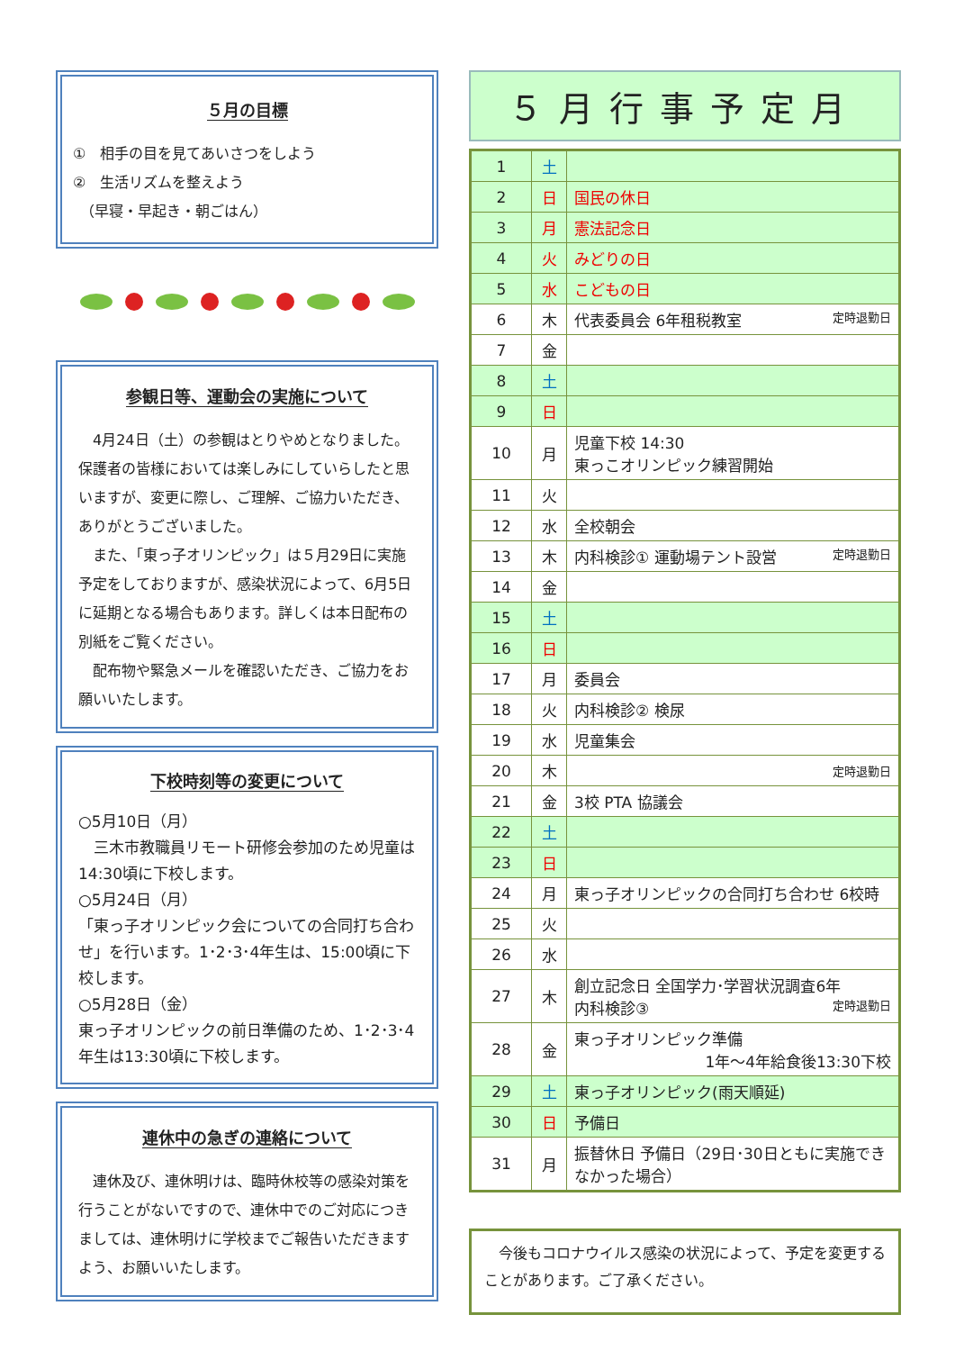５月の目標
①　相手の目を見てあいさつをしよう
②　生活リズムを整えよう
　（早寝・早起き・朝ごはん）
参観日等、運動会の実施について
　4月24日（土）の参観はとりやめとなりました。保護者の皆様においては楽しみにしていらしたと思いますが、変更に際し、ご理解、ご協力いただき、ありがとうございました。
　また、「東っ子オリンピック」は５月29日に実施予定をしておりますが、感染状況によって、6月5日に延期となる場合もあります。詳しくは本日配布の別紙をご覧ください。
　配布物や緊急メールを確認いただき、ご協力をお願いいたします。
下校時刻等の変更について
○5月10日（月）
　三木市教職員リモート研修会参加のため児童は 14:30頃に下校します。
○5月24日（月）
「東っ子オリンピック会についての合同打ち合わせ」を行います。1･2･3･4年生は、15:00頃に下校します。
○5月28日（金）
東っ子オリンピックの前日準備のため、1･2･3･4年生は13:30頃に下校します。
連休中の急ぎの連絡について
　連休及び、連休明けは、臨時休校等の感染対策を行うことがないですので、連休中でのご対応につきましては、連休明けに学校までご報告いただきますよう、お願いいたします。
５月行事予定月
| 1 | 土 | |
| 2 | 日 | 国民の休日 |
| 3 | 月 | 憲法記念日 |
| 4 | 火 | みどりの日 |
| 5 | 水 | こどもの日 |
| 6 | 木 | 代表委員会 6年租税教室 定時退勤日 |
| 7 | 金 | |
| 8 | 土 | |
| 9 | 日 | |
| 10 | 月 | 児童下校 14:30 東っこオリンピック練習開始 |
| 11 | 火 | |
| 12 | 水 | 全校朝会 |
| 13 | 木 | 内科検診① 運動場テント設営 定時退勤日 |
| 14 | 金 | |
| 15 | 土 | |
| 16 | 日 | |
| 17 | 月 | 委員会 |
| 18 | 火 | 内科検診② 検尿 |
| 19 | 水 | 児童集会 |
| 20 | 木 | 定時退勤日 |
| 21 | 金 | 3校 PTA 協議会 |
| 22 | 土 | |
| 23 | 日 | |
| 24 | 月 | 東っ子オリンピックの合同打ち合わせ 6校時 |
| 25 | 火 | |
| 26 | 水 | |
| 27 | 木 | 創立記念日 全国学力･学習状況調査6年 内科検診③ 定時退勤日 |
| 28 | 金 | 東っ子オリンピック準備 1年～4年給食後13:30下校 |
| 29 | 土 | 東っ子オリンピック(雨天順延) |
| 30 | 日 | 予備日 |
| 31 | 月 | 振替休日 予備日（29日･30日ともに実施できなかった場合） |
　今後もコロナウイルス感染の状況によって、予定を変更することがあります。ご了承ください。